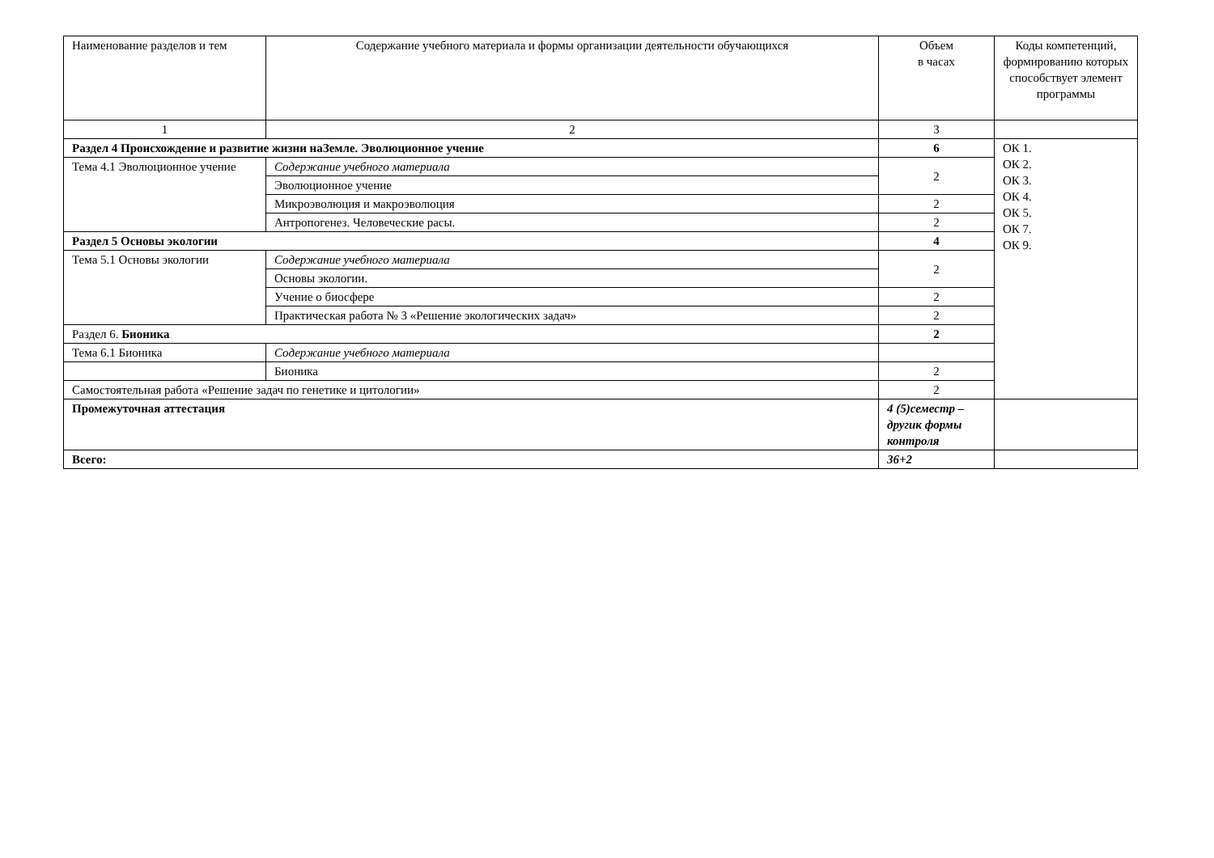| Наименование разделов и тем | Содержание учебного материала и формы организации деятельности обучающихся | Объем в часах | Коды компетенций, формированию которых способствует элемент программы |
| 1 | 2 | 3 | |
| Раздел 4 Происхождение и развитие жизни наЗемле. Эволюционное учение | | 6 | ОК 1. ОК 2. ОК 3. ОК 4. ОК 5. ОК 7. ОК 9. |
| Тема 4.1 Эволюционное учение | Содержание учебного материала | 2 | |
| | Эволюционное учение | | |
| | Микроэволюция и макроэволюция | 2 | |
| | Антропогенез. Человеческие расы. | 2 | |
| Раздел 5 Основы экологии | | 4 | |
| Тема 5.1 Основы экологии | Содержание учебного материала | 2 | |
| | Основы экологии. | | |
| | Учение о биосфере | 2 | |
| | Практическая работа № 3 «Решение экологических задач» | 2 | |
| Раздел 6. Бионика | | 2 | |
| Тема 6.1 Бионика | Содержание учебного материала | | |
| | Бионика | 2 | |
| Самостоятельная работа «Решение задач по генетике и цитологии» | | 2 | |
| Промежуточная аттестация | | 4 (5)семестр – другик формы контроля | |
| Всего: | | 36+2 | |